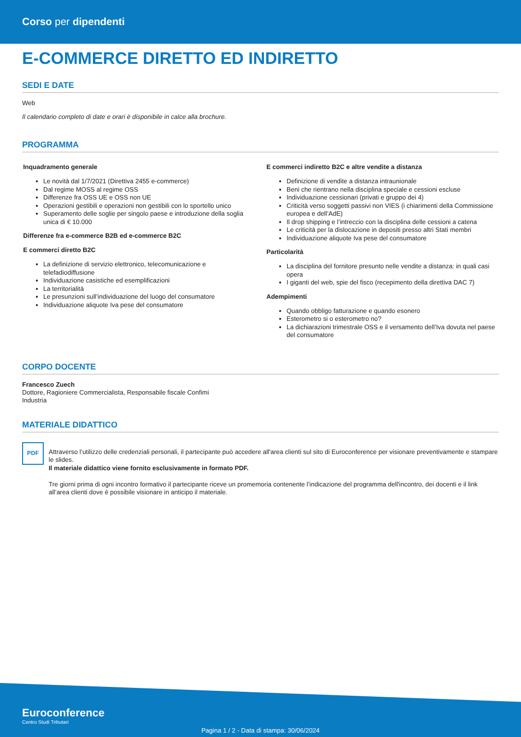Corso per dipendenti
E-COMMERCE DIRETTO ED INDIRETTO
SEDI E DATE
Web
Il calendario completo di date e orari è disponibile in calce alla brochure.
PROGRAMMA
Inquadramento generale
Le novità dal 1/7/2021 (Direttiva 2455 e-commerce)
Dal regime MOSS al regime OSS
Differenze fra OSS UE e OSS non UE
Operazioni gestibili e operazioni non gestibili con lo sportello unico
Superamento delle soglie per singolo paese e introduzione della soglia unica di € 10.000
Differenze fra e-commerce B2B ed e-commerce B2C
E commerci diretto B2C
La definizione di servizio elettronico, telecomunicazione e telefadiodiffusione
Individuazione casistiche ed esemplificazioni
La territorialità
Le presunzioni sull’individuazione del luogo del consumatore
Individuazione aliquote Iva pese del consumatore
E commerci indiretto B2C e altre vendite a distanza
Definizione di vendite a distanza intraunionale
Beni che rientrano nella disciplina speciale e cessioni escluse
Individuazione cessionari (privati e gruppo dei 4)
Criticità verso soggetti passivi non VIES (i chiarimenti della Commissione europea e dell’AdE)
Il drop shipping e l’intreccio con la disciplina delle cessioni a catena
Le criticità per la dislocazione in depositi presso altri Stati membri
Individuazione aliquote Iva pese del consumatore
Particolarità
La disciplina del fornitore presunto nelle vendite a distanza: in quali casi opera
I giganti del web, spie del fisco (recepimento della direttiva DAC 7)
Adempimenti
Quando obbligo fatturazione e quando esonero
Esterometro si o esterometro no?
La dichiarazioni trimestrale OSS e il versamento dell’Iva dovuta nel paese del consumatore
CORPO DOCENTE
Francesco Zuech
Dottore, Ragioniere Commercialista, Responsabile fiscale Confimi
Industria
MATERIALE DIDATTICO
PDF
Attraverso l’utilizzo delle credenziali personali, il partecipante può accedere all'area clienti sul sito di Euroconference per visionare preventivamente e stampare le slides.
Il materiale didattico viene fornito esclusivamente in formato PDF.
Tre giorni prima di ogni incontro formativo il partecipante riceve un promemoria contenente l’indicazione del programma dell'incontro, dei docenti e il link all’area clienti dove è possibile visionare in anticipo il materiale.
Euroconference
Centro Studi Tributari
Pagina 1 / 2 - Data di stampa: 30/06/2024